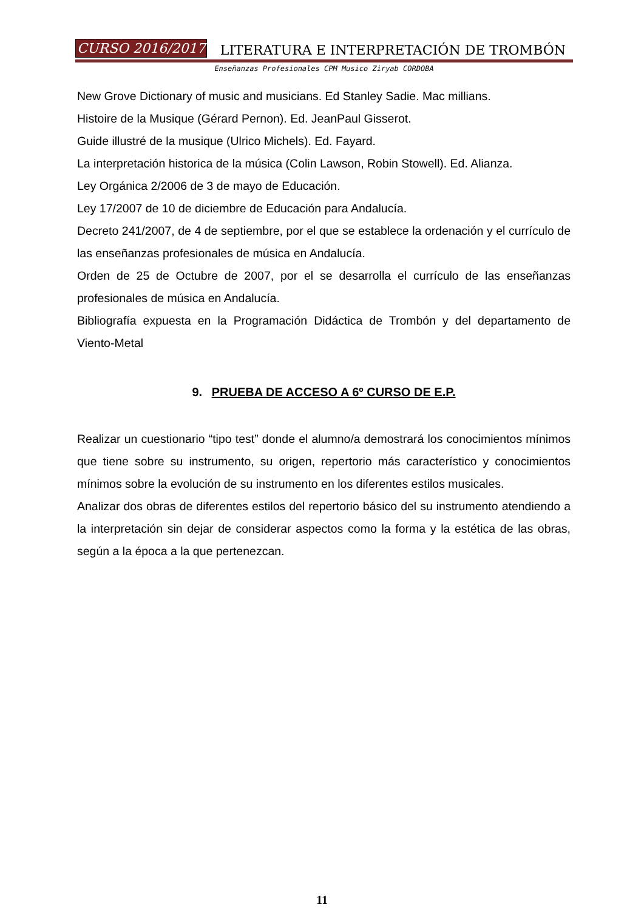CURSO 2016/2017 LITERATURA E INTERPRETACIÓN DE TROMBÓN
Enseñanzas Profesionales CPM Musico Ziryab CORDOBA
New Grove Dictionary of music and musicians. Ed Stanley Sadie. Mac millians.
Histoire de la Musique (Gérard Pernon). Ed. JeanPaul Gisserot.
Guide illustré de la musique (Ulrico Michels). Ed. Fayard.
La interpretación historica de la música (Colin Lawson, Robin Stowell). Ed. Alianza.
Ley Orgánica 2/2006 de 3 de mayo de Educación.
Ley 17/2007 de 10 de diciembre de Educación para Andalucía.
Decreto 241/2007, de 4 de septiembre, por el que se establece la ordenación y el currículo de las enseñanzas profesionales de música en Andalucía.
Orden de 25 de Octubre de 2007, por el se desarrolla el currículo de las enseñanzas profesionales de música en Andalucía.
Bibliografía expuesta en la Programación Didáctica de Trombón y del departamento de Viento-Metal
9. PRUEBA DE ACCESO A 6º CURSO DE E.P.
Realizar un cuestionario “tipo test” donde el alumno/a demostrará los conocimientos mínimos que tiene sobre su instrumento, su origen, repertorio más característico y conocimientos mínimos sobre la evolución de su instrumento en los diferentes estilos musicales.
Analizar dos obras de diferentes estilos del repertorio básico del su instrumento atendiendo a la interpretación sin dejar de considerar aspectos como la forma y la estética de las obras, según a la época a la que pertenezcan.
11